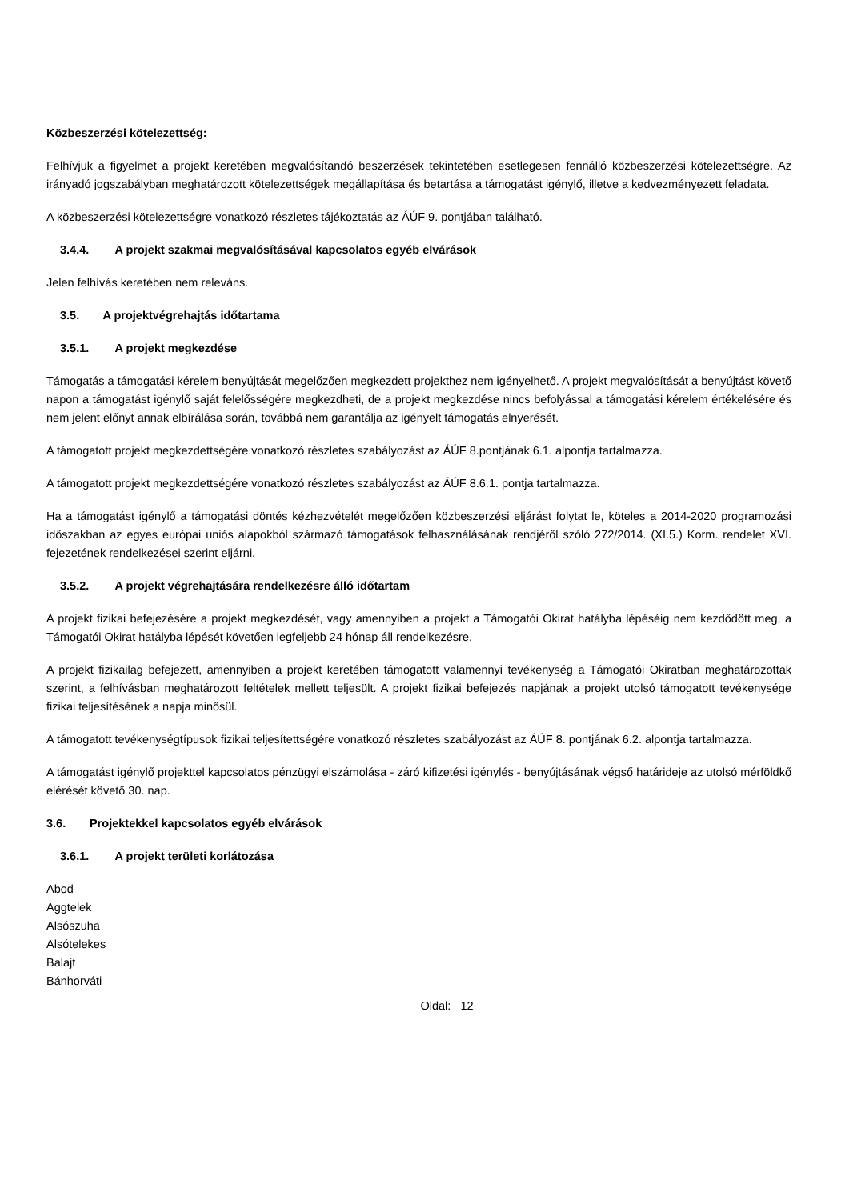Közbeszerzési kötelezettség:
Felhívjuk a figyelmet a projekt keretében megvalósítandó beszerzések tekintetében esetlegesen fennálló közbeszerzési kötelezettségre. Az irányadó jogszabályban meghatározott kötelezettségek megállapítása és betartása a támogatást igénylő, illetve a kedvezményezett feladata.
A közbeszerzési kötelezettségre vonatkozó részletes tájékoztatás az ÁÚF 9. pontjában található.
3.4.4. A projekt szakmai megvalósításával kapcsolatos egyéb elvárások
Jelen felhívás keretében nem releváns.
3.5. A projektvégrehajtás időtartama
3.5.1. A projekt megkezdése
Támogatás a támogatási kérelem benyújtását megelőzően megkezdett projekthez nem igényelhető. A projekt megvalósítását a benyújtást követő napon a támogatást igénylő saját felelősségére megkezdheti, de a projekt megkezdése nincs befolyással a támogatási kérelem értékelésére és nem jelent előnyt annak elbírálása során, továbbá nem garantálja az igényelt támogatás elnyerését.
A támogatott projekt megkezdettségére vonatkozó részletes szabályozást az ÁÚF 8.pontjának 6.1. alpontja tartalmazza.
A támogatott projekt megkezdettségére vonatkozó részletes szabályozást az ÁÚF 8.6.1. pontja tartalmazza.
Ha a támogatást igénylő a támogatási döntés kézhezvételét megelőzően közbeszerzési eljárást folytat le, köteles a 2014-2020 programozási időszakban az egyes európai uniós alapokból származó támogatások felhasználásának rendjéről szóló 272/2014. (XI.5.) Korm. rendelet XVI. fejezetének rendelkezései szerint eljárni.
3.5.2. A projekt végrehajtására rendelkezésre álló időtartam
A projekt fizikai befejezésére a projekt megkezdését, vagy amennyiben a projekt a Támogatói Okirat hatályba lépéséig nem kezdődött meg, a Támogatói Okirat hatályba lépését követően legfeljebb 24 hónap áll rendelkezésre.
A projekt fizikailag befejezett, amennyiben a projekt keretében támogatott valamennyi tevékenység a Támogatói Okiratban meghatározottak szerint, a felhívásban meghatározott feltételek mellett teljesült. A projekt fizikai befejezés napjának a projekt utolsó támogatott tevékenysége fizikai teljesítésének a napja minősül.
A támogatott tevékenységtípusok fizikai teljesítettségére vonatkozó részletes szabályozást az ÁÚF 8. pontjának 6.2. alpontja tartalmazza.
A támogatást igénylő projekttel kapcsolatos pénzügyi elszámolása - záró kifizetési igénylés - benyújtásának végső határideje az utolsó mérföldkő elérését követő 30. nap.
3.6. Projektekkel kapcsolatos egyéb elvárások
3.6.1. A projekt területi korlátozása
Abod
Aggtelek
Alsószuha
Alsótelekes
Balajt
Bánhorváti
Oldal: 12